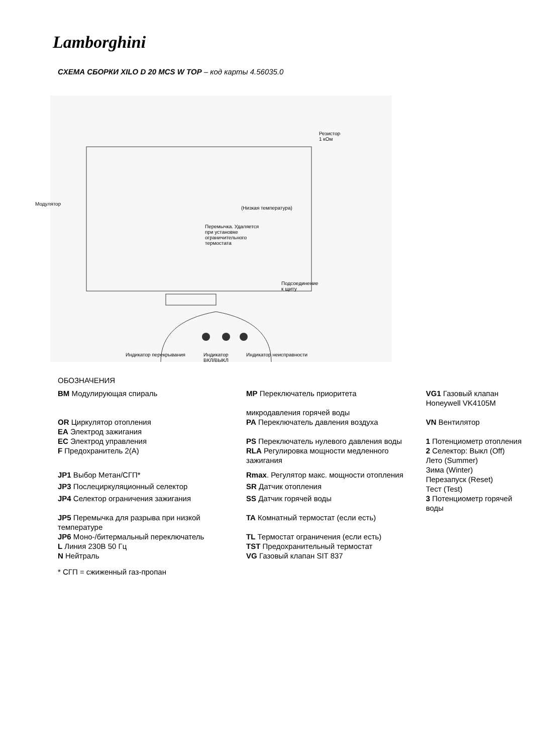Lamborghini
СХЕМА СБОРКИ XILO D 20 MCS W TOP – код карты 4.56035.0
Модулятор
Резистор
1 кОм
(Низкая температура)
Перемычка. Удаляется
при установке
ограничительного
термостата
Подсоединение
к щиту
Индикатор перекрывания Индикатор
ВКЛ/ВЫКЛ
Индикатор неисправности
ОБОЗНАЧЕНИЯ
| BM Модулирующая спираль | MP Переключатель приоритета микродавления горячей воды | VG1 Газовый клапан Honeywell VK4105M |
| OR Циркулятор отопления EA Электрод зажигания | PA Переключатель давления воздуха | VN Вентилятор |
| EC Электрод управления | PS Переключатель нулевого давления воды | 1 Потенциометр отопления |
| F Предохранитель 2(А) | RLA Регулировка мощности медленного зажигания | 2 Селектор: Выкл (Off) Лето (Summer) Зима (Winter) Перезапуск (Reset) Тест (Test) |
| JP1 Выбор Метан/СГП* | Rmax . Регулятор макс. мощности отопления | |
| JP3 Послециркуляционный селектор | SR Датчик отопления | |
| JP4 Селектор ограничения зажигания | SS Датчик горячей воды | 3 Потенциометр горячей воды |
| JP5 Перемычка для разрыва при низкой температуре | TA Комнатный термостат (если есть) | |
| JP6 Моно-/битермальный переключатель | TL Термостат ограничения (если есть) | |
| L Линия 230В 50 Гц | TST Предохранительный термостат | |
| N Нейтраль | VG Газовый клапан SIT 837 | |
* СГП = сжиженный газ-пропан